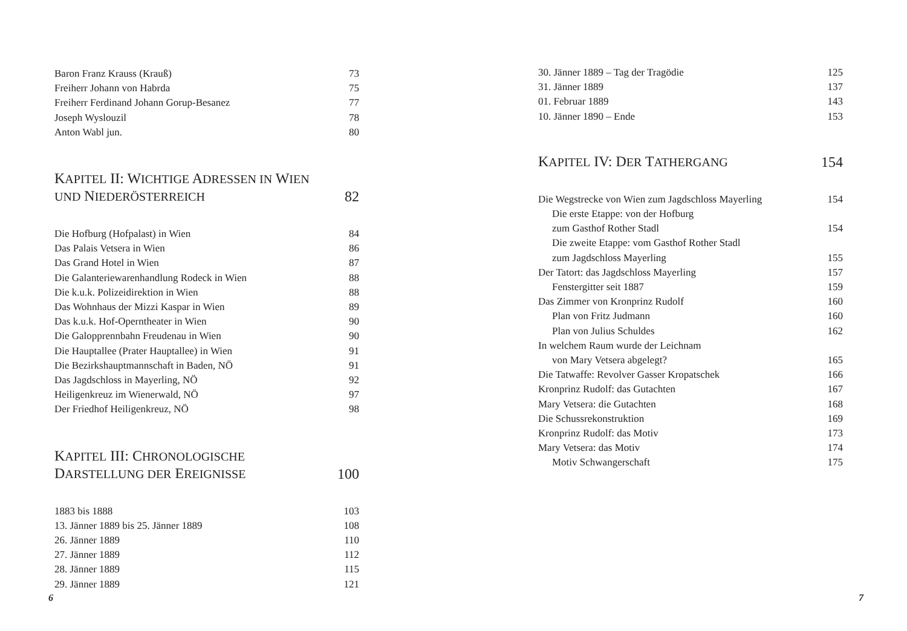Baron Franz Krauss (Krauß) 73
Freiherr Johann von Habrda 75
Freiherr Ferdinand Johann Gorup-Besanez 77
Joseph Wyslouzil 78
Anton Wabl jun. 80
KAPITEL II: WICHTIGE ADRESSEN IN WIEN
UND NIEDERÖSTERREICH 82
Die Hofburg (Hofpalast) in Wien 84
Das Palais Vetsera in Wien 86
Das Grand Hotel in Wien 87
Die Galanteriewarenhandlung Rodeck in Wien 88
Die k.u.k. Polizeidirektion in Wien 88
Das Wohnhaus der Mizzi Kaspar in Wien 89
Das k.u.k. Hof-Operntheater in Wien 90
Die Galopprennbahn Freudenau in Wien 90
Die Hauptallee (Prater Hauptallee) in Wien 91
Die Bezirkshauptmannschaft in Baden, NÖ 91
Das Jagdschloss in Mayerling, NÖ 92
Heiligenkreuz im Wienerwald, NÖ 97
Der Friedhof Heiligenkreuz, NÖ 98
KAPITEL III: CHRONOLOGISCHE
DARSTELLUNG DER EREIGNISSE 100
1883 bis 1888 103
13. Jänner 1889 bis 25. Jänner 1889 108
26. Jänner 1889 110
27. Jänner 1889 112
28. Jänner 1889 115
29. Jänner 1889 121
6
30. Jänner 1889 – Tag der Tragödie 125
31. Jänner 1889 137
01. Februar 1889 143
10. Jänner 1890 – Ende 153
KAPITEL IV: DER TATHERGANG 154
Die Wegstrecke von Wien zum Jagdschloss Mayerling 154
Die erste Etappe: von der Hofburg
zum Gasthof Rother Stadl 154
Die zweite Etappe: vom Gasthof Rother Stadl
zum Jagdschloss Mayerling 155
Der Tatort: das Jagdschloss Mayerling 157
Fenstergitter seit 1887 159
Das Zimmer von Kronprinz Rudolf 160
Plan von Fritz Judmann 160
Plan von Julius Schuldes 162
In welchem Raum wurde der Leichnam
von Mary Vetsera abgelegt? 165
Die Tatwaffe: Revolver Gasser Kropatschek 166
Kronprinz Rudolf: das Gutachten 167
Mary Vetsera: die Gutachten 168
Die Schussrekonstruktion 169
Kronprinz Rudolf: das Motiv 173
Mary Vetsera: das Motiv 174
Motiv Schwangerschaft 175
7